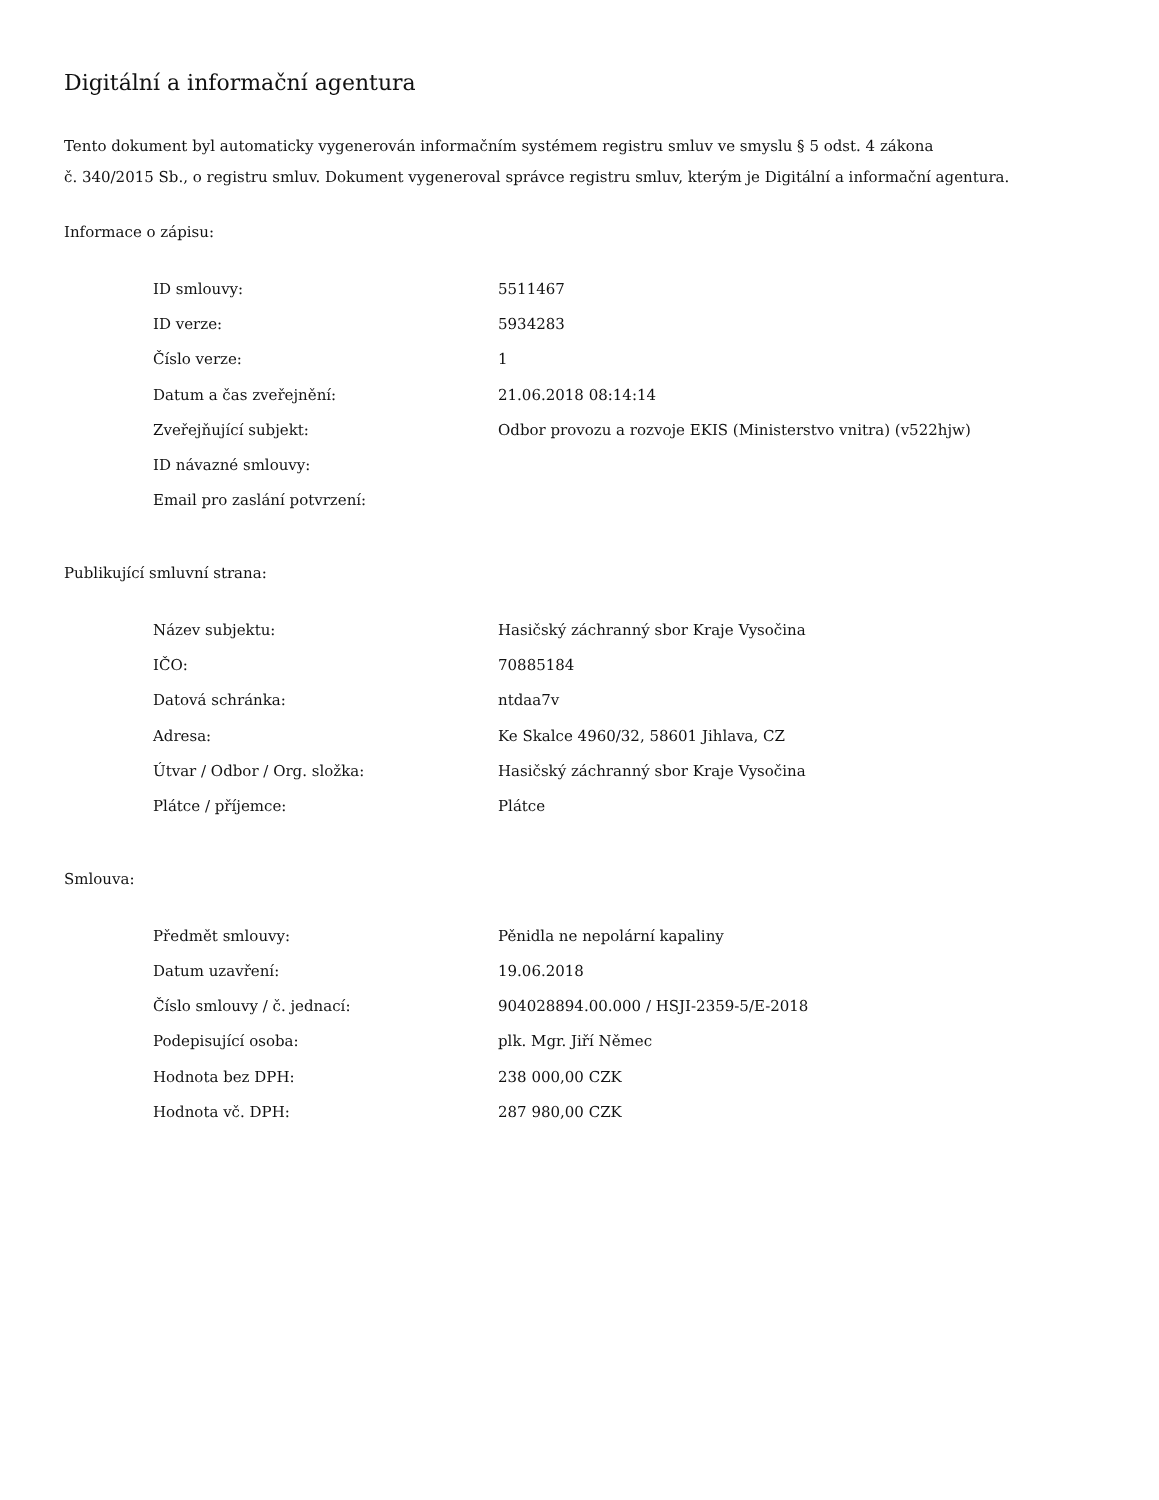Digitální a informační agentura
Tento dokument byl automaticky vygenerován informačním systémem registru smluv ve smyslu § 5 odst. 4 zákona
č. 340/2015 Sb., o registru smluv. Dokument vygeneroval správce registru smluv, kterým je Digitální a informační agentura.
Informace o zápisu:
| ID smlouvy: | 5511467 |
| ID verze: | 5934283 |
| Číslo verze: | 1 |
| Datum a čas zveřejnění: | 21.06.2018 08:14:14 |
| Zveřejňující subjekt: | Odbor provozu a rozvoje EKIS (Ministerstvo vnitra) (v522hjw) |
| ID návazné smlouvy: | |
| Email pro zaslání potvrzení: | |
Publikující smluvní strana:
| Název subjektu: | Hasičský záchranný sbor Kraje Vysočina |
| IČO: | 70885184 |
| Datová schránka: | ntdaa7v |
| Adresa: | Ke Skalce 4960/32, 58601 Jihlava, CZ |
| Útvar / Odbor / Org. složka: | Hasičský záchranný sbor Kraje Vysočina |
| Plátce / příjemce: | Plátce |
Smlouva:
| Předmět smlouvy: | Pěnidla ne nepolární kapaliny |
| Datum uzavření: | 19.06.2018 |
| Číslo smlouvy / č. jednací: | 904028894.00.000 / HSJI-2359-5/E-2018 |
| Podepisující osoba: | plk. Mgr. Jiří Němec |
| Hodnota bez DPH: | 238 000,00 CZK |
| Hodnota vč. DPH: | 287 980,00 CZK |